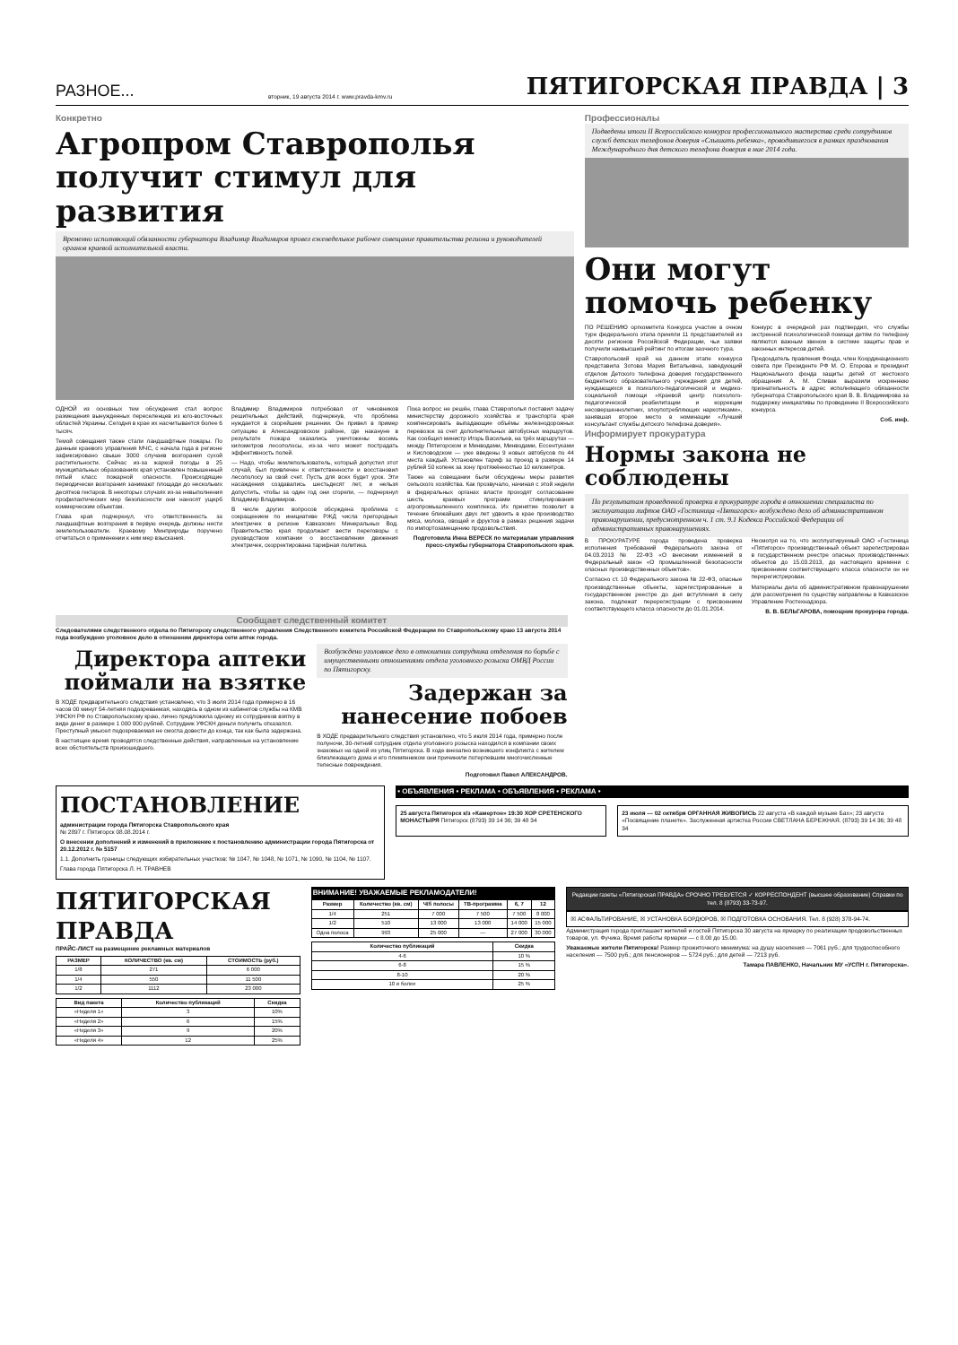РАЗНОЕ... вторник, 19 августа 2014 г. www.pravda-kmv.ru ПЯТИГОРСКАЯ ПРАВДА | 3
Конкретно
Агропром Ставрополья получит стимул для развития
Временно исполняющий обязанности губернатора Владимир Владимиров провел еженедельное рабочее совещание правительства региона и руководителей органов краевой исполнительной власти.
ОДНОЙ из основных тем обсуждения стал вопрос размещения вынужденных переселенцев из юго-восточных областей Украины. Сегодня в крае их насчитывается более 6 тысяч.
Темой совещания также стали ландшафтные пожары. По данным краевого управления МЧС, с начала года в регионе зафиксировано свыше 3000 случаев возгорания сухой растительности. Сейчас из-за жаркой погоды в 25 муниципальных образованиях края установлен повышенный пятый класс пожарной опасности. Происходящие периодически возгорания занимают площади до нескольких десятков гектаров. В некоторых случаях из-за невыполнения профилактических мер безопасности они наносят ущерб коммерческим объектам.
Глава края подчеркнул, что ответственность за ландшафтные возгорания в первую очередь должны нести землепользователи. Краевому Минприроды поручено отчитаться о применении к ним мер взыскания.
Владимир Владимиров потребовал от чиновников решительных действий, подчеркнув, что проблема нуждается в скорейшем решении. Он привел в пример ситуацию в Александровском районе, где накануне в результате пожара оказались уничтожены восемь километров лесополосы, из-за чего может пострадать эффективность полей.
— Надо, чтобы землепользователь, который допустил этот случай, был привлечен к ответственности и восстановил лесополосу за свой счет. Пусть для всех будет урок. Эти насаждения создавались шестьдесят лет, и нельзя допустить, чтобы за один год они сгорели, — подчеркнул Владимир Владимиров.
В числе других вопросов обсуждена проблема с сокращением по инициативе РЖД числа пригородных электричек в регионе Кавказских Минеральных Вод. Правительство края продолжает вести переговоры с руководством компании о восстановлении движения электричек, скорректирована тарифная политика.
Пока вопрос не решён, глава Ставрополья поставил задачу министерству дорожного хозяйства и транспорта края компенсировать выпадающие объёмы железнодорожных перевозок за счет дополнительных автобусных маршрутов. Как сообщил министр Игорь Васильев, на трёх маршрутах — между Пятигорском и Минводами, Минводами, Ессентуками и Кисловодском — уже введены 9 новых автобусов по 44 места каждый. Установлен тариф за проезд в размере 14 рублей 50 копеек за зону протяжённостью 10 километров.
Также на совещании были обсуждены меры развития сельского хозяйства. Как прозвучало, начиная с этой недели в федеральных органах власти проходят согласование шесть краевых программ стимулирования агропромышленного комплекса. Их принятие позволит в течение ближайших двух лет удвоить в крае производство мяса, молока, овощей и фруктов в рамках решения задачи по импортозамещению продовольствия.
Подготовила Инна ВЕРЕСК по материалам управления пресс-службы губернатора Ставропольского края.
Профессионалы
Подведены итоги II Всероссийского конкурса профессионального мастерства среди сотрудников служб детских телефонов доверия «Слышать ребенка», проводившегося в рамках празднования Международного дня детского телефона доверия в мае 2014 года.
Они могут помочь ребенку
ПО РЕШЕНИЮ оргкомитета Конкурса участие в очном туре федерального этапа приняли 11 представителей из десяти регионов Российской Федерации, чьи заявки получили наивысший рейтинг по итогам заочного тура.
Ставропольский край на данном этапе конкурса представила Зотова Мария Витальевна, заведующий отделом Детского телефона доверия государственного бюджетного образовательного учреждения для детей, нуждающихся в психолого-педагогической и медико-социальной помощи «Краевой центр психолого-педагогической реабилитации и коррекции несовершеннолетних, злоупотребляющих наркотиками», занявшая второе место в номинации «Лучший консультант службы детского телефона доверия».
Конкурс в очередной раз подтвердил, что службы экстренной психологической помощи детям по телефону являются важным звеном в системе защиты прав и законных интересов детей.
Председатель правления Фонда, член Координационного совета при Президенте РФ М. О. Егорова и президент Национального фонда защиты детей от жестокого обращения А. М. Спивак выразили искреннюю признательность в адрес исполняющего обязанности губернатора Ставропольского края В. В. Владимирова за поддержку инициативы по проведению II Всероссийского конкурса.
Соб. инф.
Информирует прокуратура
Нормы закона не соблюдены
По результатам проведенной проверки в прокуратуре города в отношении специалиста по эксплуатации лифтов ОАО «Гостиница «Пятигорск» возбуждено дело об административном правонарушении, предусмотренном ч. 1 ст. 9.1 Кодекса Российской Федерации об административных правонарушениях.
В ПРОКУРАТУРЕ города проведена проверка исполнения требований Федерального закона от 04.03.2013 № 22-ФЗ «О внесении изменений в Федеральный закон «О промышленной безопасности опасных производственных объектов».
Согласно ст. 10 Федерального закона № 22-ФЗ, опасные производственные объекты, зарегистрированные в государственном реестре до дня вступления в силу закона, подлежат перерегистрации с присвоением соответствующего класса опасности до 01.01.2014.
Несмотря на то, что эксплуатируемый ОАО «Гостиница «Пятигорск» производственный объект зарегистрирован в государственном реестре опасных производственных объектов до 15.03.2013, до настоящего времени с присвоением соответствующего класса опасности он не перерегистрирован.
Материалы дела об административном правонарушении для рассмотрения по существу направлены в Кавказское Управление Ростехнадзора.
В. В. БЕЛЬГАРОВА, помощник прокурора города.
Сообщает следственный комитет
Следователями следственного отдела по Пятигорску следственного управления Следственного комитета Российской Федерации по Ставропольскому краю 13 августа 2014 года возбуждено уголовное дело в отношении директора сети аптек города.
Директора аптеки поймали на взятке
В ХОДЕ предварительного следствия установлено, что 3 июля 2014 года примерно в 16 часов 00 минут 54-летняя подозреваемая, находясь в одном из кабинетов службы на КМВ УФСКН РФ по Ставропольскому краю, лично предложила одному из сотрудников взятку в виде денег в размере 1 000 000 рублей. Сотрудник УФСКН деньги получить отказался. Преступный умысел подозреваемая не смогла довести до конца, так как была задержана.
В настоящее время проводятся следственные действия, направленные на установление всех обстоятельств произошедшего.
Возбуждено уголовное дело в отношении сотрудника отделения по борьбе с имущественными отношениями отдела уголовного розыска ОМВД России по Пятигорску.
Задержан за нанесение побоев
В ХОДЕ предварительного следствия установлено, что 5 июля 2014 года, примерно после полуночи, 30-летний сотрудник отдела уголовного розыска находился в компании своих знакомых на одной из улиц Пятигорска. В ходе внезапно возникшего конфликта с жителем близлежащего дома и его племянником они причинили потерпевшим многочисленные телесные повреждения.
Подготовил Павел АЛЕКСАНДРОВ.
ПОСТАНОВЛЕНИЕ
администрации города Пятигорска Ставропольского края
№ 2897 г. Пятигорск 08.08.2014 г.
О внесении дополнений и изменений в приложение к постановлению администрации города Пятигорска от 20.12.2012 г. № 5157
1.1. Дополнить границы следующих избирательных участков: № 1047, № 1048, № 1071, № 1090, № 1104, № 1107.
Глава города Пятигорска Л. Н. ТРАВНЕВ
• ОБЪЯВЛЕНИЯ • РЕКЛАМА • ОБЪЯВЛЕНИЯ • РЕКЛАМА •
25 августа Пятигорск к/з «Камертон» 19:30 ХОР СРЕТЕНСКОГО МОНАСТЫРЯ Пятигорск (8793) 39 14 36; 39 48 34
23 июля — 02 октября ОРГАННАЯ ЖИВОПИСЬ 22 августа «В каждой музыке Бах»; 23 августа «Посвящение планете». Заслуженная артистка России СВЕТЛАНА БЕРЕЖНАЯ. (8793) 39 14 36; 39 48 34
ПЯТИГОРСКАЯ ПРАВДА
ПРАЙС-ЛИСТ на размещение рекламных материалов
| РАЗМЕР | КОЛИЧЕСТВО (кв. см) | СТОИМОСТЬ (руб.) |
| --- | --- | --- |
| 1/8 | 271 | 6 000 |
| 1/4 | 550 | 11 500 |
| 1/2 | 1112 | 23 000 |
| Вид пакета | Количество публикаций | Скидка |
| --- | --- | --- |
| «Неделя 1» | 3 | 10% |
| «Неделя 2» | 6 | 15% |
| «Неделя 3» | 9 | 20% |
| «Неделя 4» | 12 | 25% |
ВНИМАНИЕ! УВАЖАЕМЫЕ РЕКЛАМОДАТЕЛИ!
| Размер | Количество (кв. см) | Ч/б полосы | ТВ-программа | 6, 7 | 12 |
| --- | --- | --- | --- | --- | --- |
| 1/4 | 251 | 7 000 | 7 500 | 7 500 | 8 000 |
| 1/2 | 510 | 13 000 | 13 000 | 14 000 | 15 000 |
| Одна полоса | 993 | 25 000 | — | 27 000 | 30 000 |
| Количество публикаций | Скидка |
| --- | --- |
| 4-6 | 10 % |
| 6-8 | 15 % |
| 8-10 | 20 % |
| 10 и более | 25 % |
Редакции газеты «Пятигорская ПРАВДА» СРОЧНО ТРЕБУЕТСЯ ✓ КОРРЕСПОНДЕНТ (высшее образование) Справки по тел. 8 (8793) 33-73-97.
☒ АСФАЛЬТИРОВАНИЕ, ☒ УСТАНОВКА БОРДЮРОВ, ☒ ПОДГОТОВКА ОСНОВАНИЯ. Тел. 8 (928) 378-94-74.
Администрация города приглашает жителей и гостей Пятигорска 30 августа на ярмарку по реализации продовольственных товаров, ул. Фучика. Время работы ярмарки — с 8.00 до 15.00.
Уважаемые жители Пятигорска! Размер прожиточного минимума: на душу населения — 7061 руб.; для трудоспособного населения — 7500 руб.; для пенсионеров — 5724 руб.; для детей — 7213 руб.
Тамара ПАВЛЕНКО, Начальник МУ «УСПН г. Пятигорска».